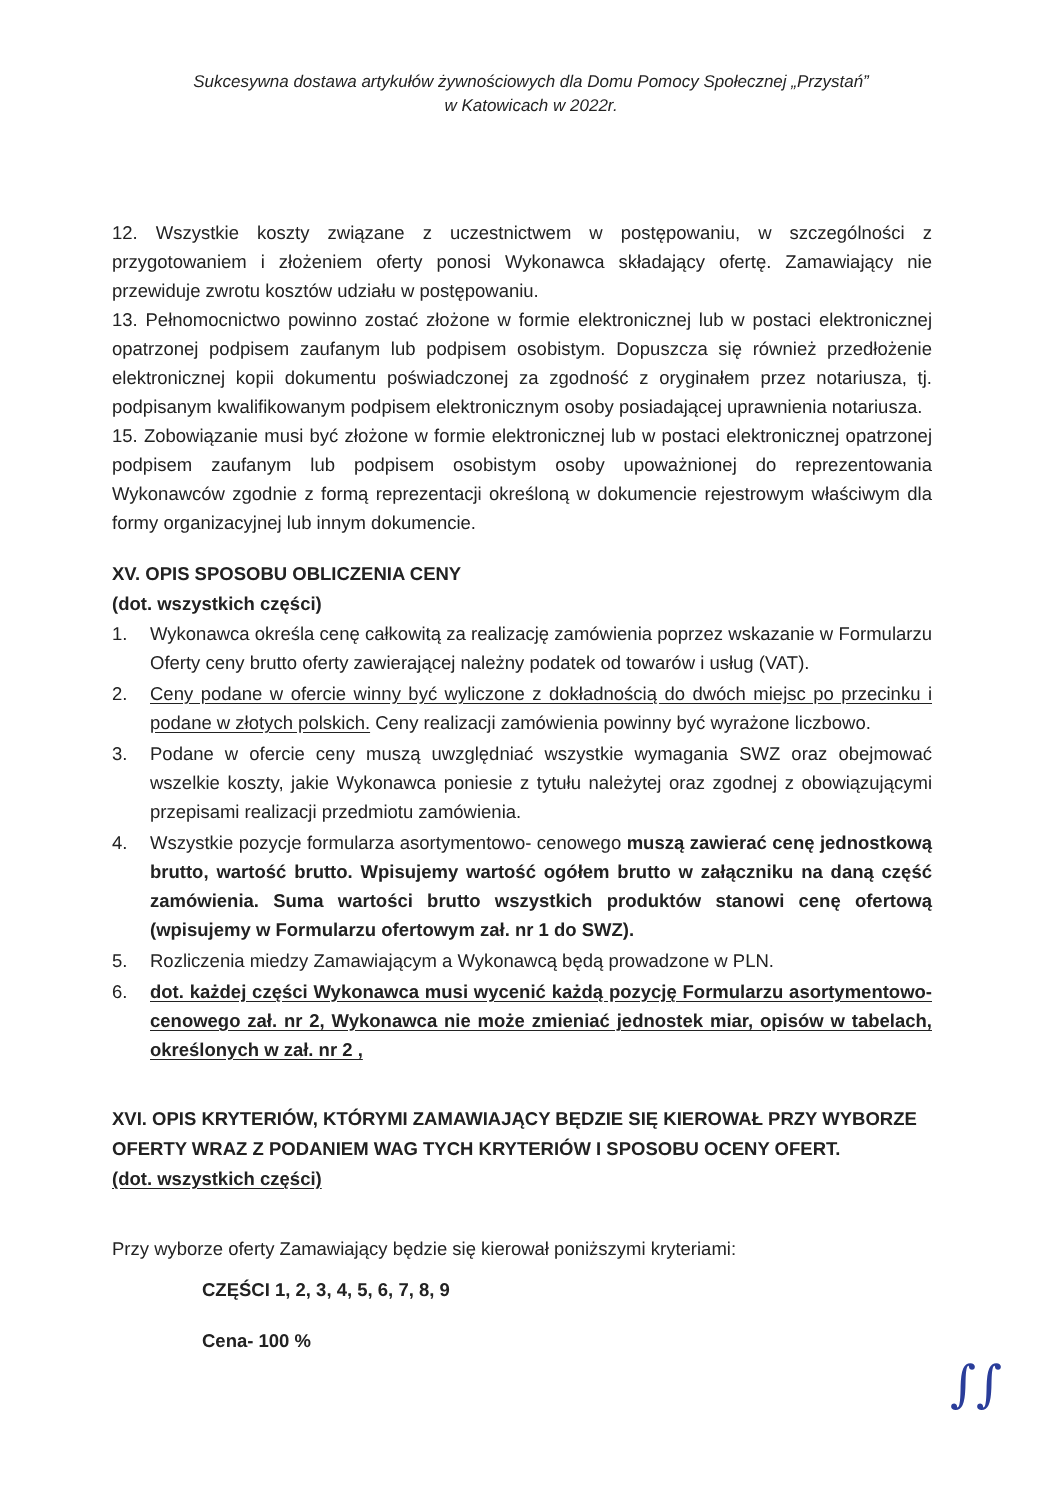Sukcesywna dostawa artykułów żywnościowych dla Domu Pomocy Społecznej „Przystań”
w Katowicach w 2022r.
12. Wszystkie koszty związane z uczestnictwem w postępowaniu, w szczególności z przygotowaniem i złożeniem oferty ponosi Wykonawca składający ofertę. Zamawiający nie przewiduje zwrotu kosztów udziału w postępowaniu.
13. Pełnomocnictwo powinno zostać złożone w formie elektronicznej lub w postaci elektronicznej opatrzonej podpisem zaufanym lub podpisem osobistym. Dopuszcza się również przedłożenie elektronicznej kopii dokumentu poświadczonej za zgodność z oryginałem przez notariusza, tj. podpisanym kwalifikowanym podpisem elektronicznym osoby posiadającej uprawnienia notariusza.
15. Zobowiązanie musi być złożone w formie elektronicznej lub w postaci elektronicznej opatrzonej podpisem zaufanym lub podpisem osobistym osoby upoważnionej do reprezentowania Wykonawców zgodnie z formą reprezentacji określoną w dokumencie rejestrowym właściwym dla formy organizacyjnej lub innym dokumencie.
XV. OPIS SPOSOBU OBLICZENIA CENY
(dot. wszystkich części)
1. Wykonawca określa cenę całkowitą za realizację zamówienia poprzez wskazanie w Formularzu Oferty ceny brutto oferty zawierającej należny podatek od towarów i usług (VAT).
2. Ceny podane w ofercie winny być wyliczone z dokładnością do dwóch miejsc po przecinku i podane w złotych polskich. Ceny realizacji zamówienia powinny być wyrażone liczbowo.
3. Podane w ofercie ceny muszą uwzględniać wszystkie wymagania SWZ oraz obejmować wszelkie koszty, jakie Wykonawca poniesie z tytułu należytej oraz zgodnej z obowiązującymi przepisami realizacji przedmiotu zamówienia.
4. Wszystkie pozycje formularza asortymentowo- cenowego muszą zawierać cenę jednostkową brutto, wartość brutto. Wpisujemy wartość ogółem brutto w załączniku na daną część zamówienia. Suma wartości brutto wszystkich produktów stanowi cenę ofertową (wpisujemy w Formularzu ofertowym zał. nr 1 do SWZ).
5. Rozliczenia miedzy Zamawiającym a Wykonawcą będą prowadzone w PLN.
6. dot. każdej części Wykonawca musi wycenić każdą pozycję Formularzu asortymentowo-cenowego zał. nr 2, Wykonawca nie może zmieniać jednostek miar, opisów w tabelach, określonych w zał. nr 2 ,
XVI. OPIS KRYTERIÓW, KTÓRYMI ZAMAWIAJĄCY BĘDZIE SIĘ KIEROWAŁ PRZY WYBORZE OFERTY WRAZ Z PODANIEM WAG TYCH KRYTERIÓW I SPOSOBU OCENY OFERT.
(dot. wszystkich części)
Przy wyborze oferty Zamawiający będzie się kierował poniższymi kryteriami:
CZĘŚCI 1, 2, 3, 4, 5, 6, 7, 8, 9
Cena- 100 %
∫∫